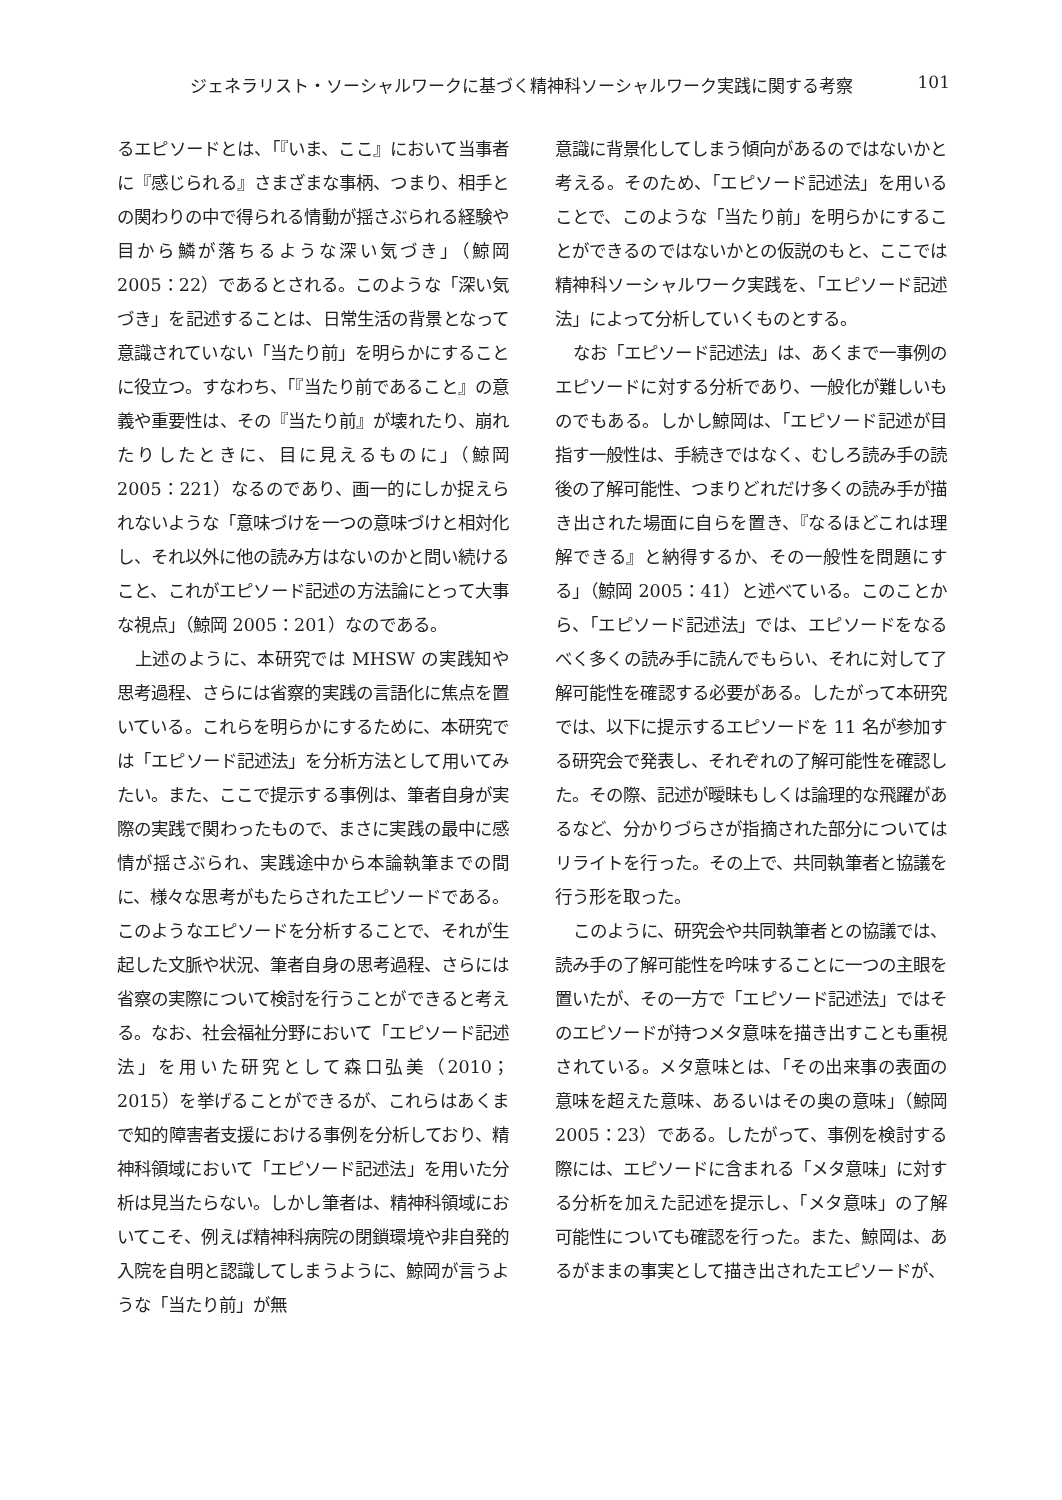ジェネラリスト・ソーシャルワークに基づく精神科ソーシャルワーク実践に関する考察 101
るエピソードとは、「『いま、ここ』において当事者に『感じられる』さまざまな事柄、つまり、相手との関わりの中で得られる情動が揺さぶられる経験や目から鱗が落ちるような深い気づき」（鯨岡 2005：22）であるとされる。このような「深い気づき」を記述することは、日常生活の背景となって意識されていない「当たり前」を明らかにすることに役立つ。すなわち、「『当たり前であること』の意義や重要性は、その『当たり前』が壊れたり、崩れたりしたときに、目に見えるものに」（鯨岡 2005：221）なるのであり、画一的にしか捉えられないような「意味づけを一つの意味づけと相対化し、それ以外に他の読み方はないのかと問い続けること、これがエピソード記述の方法論にとって大事な視点」（鯨岡 2005：201）なのである。
上述のように、本研究では MHSW の実践知や思考過程、さらには省察的実践の言語化に焦点を置いている。これらを明らかにするために、本研究では「エピソード記述法」を分析方法として用いてみたい。また、ここで提示する事例は、筆者自身が実際の実践で関わったもので、まさに実践の最中に感情が揺さぶられ、実践途中から本論執筆までの間に、様々な思考がもたらされたエピソードである。このようなエピソードを分析することで、それが生起した文脈や状況、筆者自身の思考過程、さらには省察の実際について検討を行うことができると考える。なお、社会福祉分野において「エピソード記述法」を用いた研究として森口弘美（2010；2015）を挙げることができるが、これらはあくまで知的障害者支援における事例を分析しており、精神科領域において「エピソード記述法」を用いた分析は見当たらない。しかし筆者は、精神科領域においてこそ、例えば精神科病院の閉鎖環境や非自発的入院を自明と認識してしまうように、鯨岡が言うような「当たり前」が無
意識に背景化してしまう傾向があるのではないかと考える。そのため、「エピソード記述法」を用いることで、このような「当たり前」を明らかにすることができるのではないかとの仮説のもと、ここでは精神科ソーシャルワーク実践を、「エピソード記述法」によって分析していくものとする。
なお「エピソード記述法」は、あくまで一事例のエピソードに対する分析であり、一般化が難しいものでもある。しかし鯨岡は、「エピソード記述が目指す一般性は、手続きではなく、むしろ読み手の読後の了解可能性、つまりどれだけ多くの読み手が描き出された場面に自らを置き、『なるほどこれは理解できる』と納得するか、その一般性を問題にする」（鯨岡 2005：41）と述べている。このことから、「エピソード記述法」では、エピソードをなるべく多くの読み手に読んでもらい、それに対して了解可能性を確認する必要がある。したがって本研究では、以下に提示するエピソードを 11 名が参加する研究会で発表し、それぞれの了解可能性を確認した。その際、記述が曖昧もしくは論理的な飛躍があるなど、分かりづらさが指摘された部分についてはリライトを行った。その上で、共同執筆者と協議を行う形を取った。
このように、研究会や共同執筆者との協議では、読み手の了解可能性を吟味することに一つの主眼を置いたが、その一方で「エピソード記述法」ではそのエピソードが持つメタ意味を描き出すことも重視されている。メタ意味とは、「その出来事の表面の意味を超えた意味、あるいはその奥の意味」（鯨岡 2005：23）である。したがって、事例を検討する際には、エピソードに含まれる「メタ意味」に対する分析を加えた記述を提示し、「メタ意味」の了解可能性についても確認を行った。また、鯨岡は、あるがままの事実として描き出されたエピソードが、